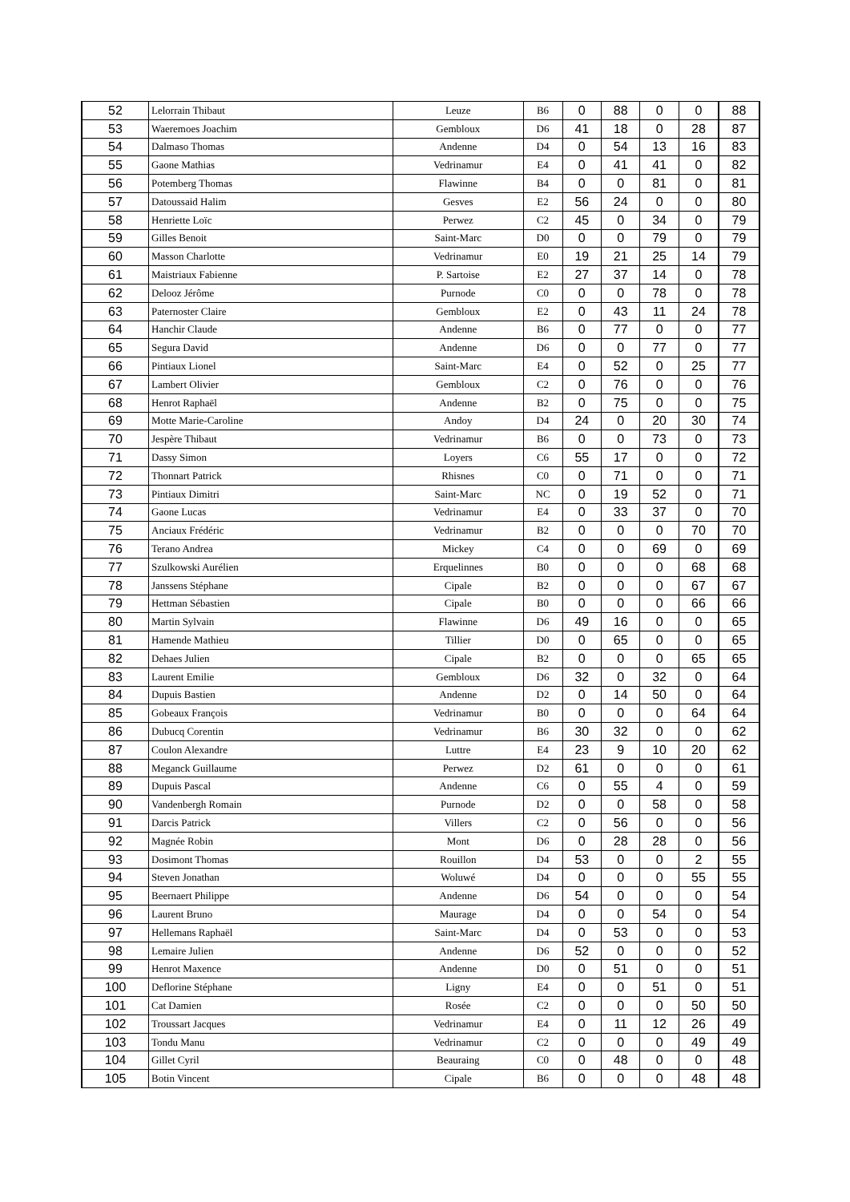| 52 | Lelorrain Thibaut | Leuze | B6 | 0 | 88 | 0 | 0 | 88 |
| 53 | Waeremoes Joachim | Gembloux | D6 | 41 | 18 | 0 | 28 | 87 |
| 54 | Dalmaso Thomas | Andenne | D4 | 0 | 54 | 13 | 16 | 83 |
| 55 | Gaone Mathias | Vedrinamur | E4 | 0 | 41 | 41 | 0 | 82 |
| 56 | Potemberg Thomas | Flawinne | B4 | 0 | 0 | 81 | 0 | 81 |
| 57 | Datoussaid Halim | Gesves | E2 | 56 | 24 | 0 | 0 | 80 |
| 58 | Henriette Loïc | Perwez | C2 | 45 | 0 | 34 | 0 | 79 |
| 59 | Gilles Benoit | Saint-Marc | D0 | 0 | 0 | 79 | 0 | 79 |
| 60 | Masson Charlotte | Vedrinamur | E0 | 19 | 21 | 25 | 14 | 79 |
| 61 | Maistriaux Fabienne | P. Sartoise | E2 | 27 | 37 | 14 | 0 | 78 |
| 62 | Delooz Jérôme | Purnode | C0 | 0 | 0 | 78 | 0 | 78 |
| 63 | Paternoster Claire | Gembloux | E2 | 0 | 43 | 11 | 24 | 78 |
| 64 | Hanchir Claude | Andenne | B6 | 0 | 77 | 0 | 0 | 77 |
| 65 | Segura David | Andenne | D6 | 0 | 0 | 77 | 0 | 77 |
| 66 | Pintiaux Lionel | Saint-Marc | E4 | 0 | 52 | 0 | 25 | 77 |
| 67 | Lambert Olivier | Gembloux | C2 | 0 | 76 | 0 | 0 | 76 |
| 68 | Henrot Raphaël | Andenne | B2 | 0 | 75 | 0 | 0 | 75 |
| 69 | Motte Marie-Caroline | Andoy | D4 | 24 | 0 | 20 | 30 | 74 |
| 70 | Jespère Thibaut | Vedrinamur | B6 | 0 | 0 | 73 | 0 | 73 |
| 71 | Dassy Simon | Loyers | C6 | 55 | 17 | 0 | 0 | 72 |
| 72 | Thonnart Patrick | Rhisnes | C0 | 0 | 71 | 0 | 0 | 71 |
| 73 | Pintiaux Dimitri | Saint-Marc | NC | 0 | 19 | 52 | 0 | 71 |
| 74 | Gaone Lucas | Vedrinamur | E4 | 0 | 33 | 37 | 0 | 70 |
| 75 | Anciaux Frédéric | Vedrinamur | B2 | 0 | 0 | 0 | 70 | 70 |
| 76 | Terano Andrea | Mickey | C4 | 0 | 0 | 69 | 0 | 69 |
| 77 | Szulkowski Aurélien | Erquelinnes | B0 | 0 | 0 | 0 | 68 | 68 |
| 78 | Janssens Stéphane | Cipale | B2 | 0 | 0 | 0 | 67 | 67 |
| 79 | Hettman Sébastien | Cipale | B0 | 0 | 0 | 0 | 66 | 66 |
| 80 | Martin Sylvain | Flawinne | D6 | 49 | 16 | 0 | 0 | 65 |
| 81 | Hamende Mathieu | Tillier | D0 | 0 | 65 | 0 | 0 | 65 |
| 82 | Dehaes Julien | Cipale | B2 | 0 | 0 | 0 | 65 | 65 |
| 83 | Laurent Emilie | Gembloux | D6 | 32 | 0 | 32 | 0 | 64 |
| 84 | Dupuis Bastien | Andenne | D2 | 0 | 14 | 50 | 0 | 64 |
| 85 | Gobeaux François | Vedrinamur | B0 | 0 | 0 | 0 | 64 | 64 |
| 86 | Dubucq Corentin | Vedrinamur | B6 | 30 | 32 | 0 | 0 | 62 |
| 87 | Coulon Alexandre | Luttre | E4 | 23 | 9 | 10 | 20 | 62 |
| 88 | Meganck Guillaume | Perwez | D2 | 61 | 0 | 0 | 0 | 61 |
| 89 | Dupuis Pascal | Andenne | C6 | 0 | 55 | 4 | 0 | 59 |
| 90 | Vandenbergh Romain | Purnode | D2 | 0 | 0 | 58 | 0 | 58 |
| 91 | Darcis Patrick | Villers | C2 | 0 | 56 | 0 | 0 | 56 |
| 92 | Magnée Robin | Mont | D6 | 0 | 28 | 28 | 0 | 56 |
| 93 | Dosimont Thomas | Rouillon | D4 | 53 | 0 | 0 | 2 | 55 |
| 94 | Steven Jonathan | Woluwé | D4 | 0 | 0 | 0 | 55 | 55 |
| 95 | Beernaert Philippe | Andenne | D6 | 54 | 0 | 0 | 0 | 54 |
| 96 | Laurent Bruno | Maurage | D4 | 0 | 0 | 54 | 0 | 54 |
| 97 | Hellemans Raphaël | Saint-Marc | D4 | 0 | 53 | 0 | 0 | 53 |
| 98 | Lemaire Julien | Andenne | D6 | 52 | 0 | 0 | 0 | 52 |
| 99 | Henrot Maxence | Andenne | D0 | 0 | 51 | 0 | 0 | 51 |
| 100 | Deflorine Stéphane | Ligny | E4 | 0 | 0 | 51 | 0 | 51 |
| 101 | Cat Damien | Rosée | C2 | 0 | 0 | 0 | 50 | 50 |
| 102 | Troussart Jacques | Vedrinamur | E4 | 0 | 11 | 12 | 26 | 49 |
| 103 | Tondu Manu | Vedrinamur | C2 | 0 | 0 | 0 | 49 | 49 |
| 104 | Gillet Cyril | Beauraing | C0 | 0 | 48 | 0 | 0 | 48 |
| 105 | Botin Vincent | Cipale | B6 | 0 | 0 | 0 | 48 | 48 |